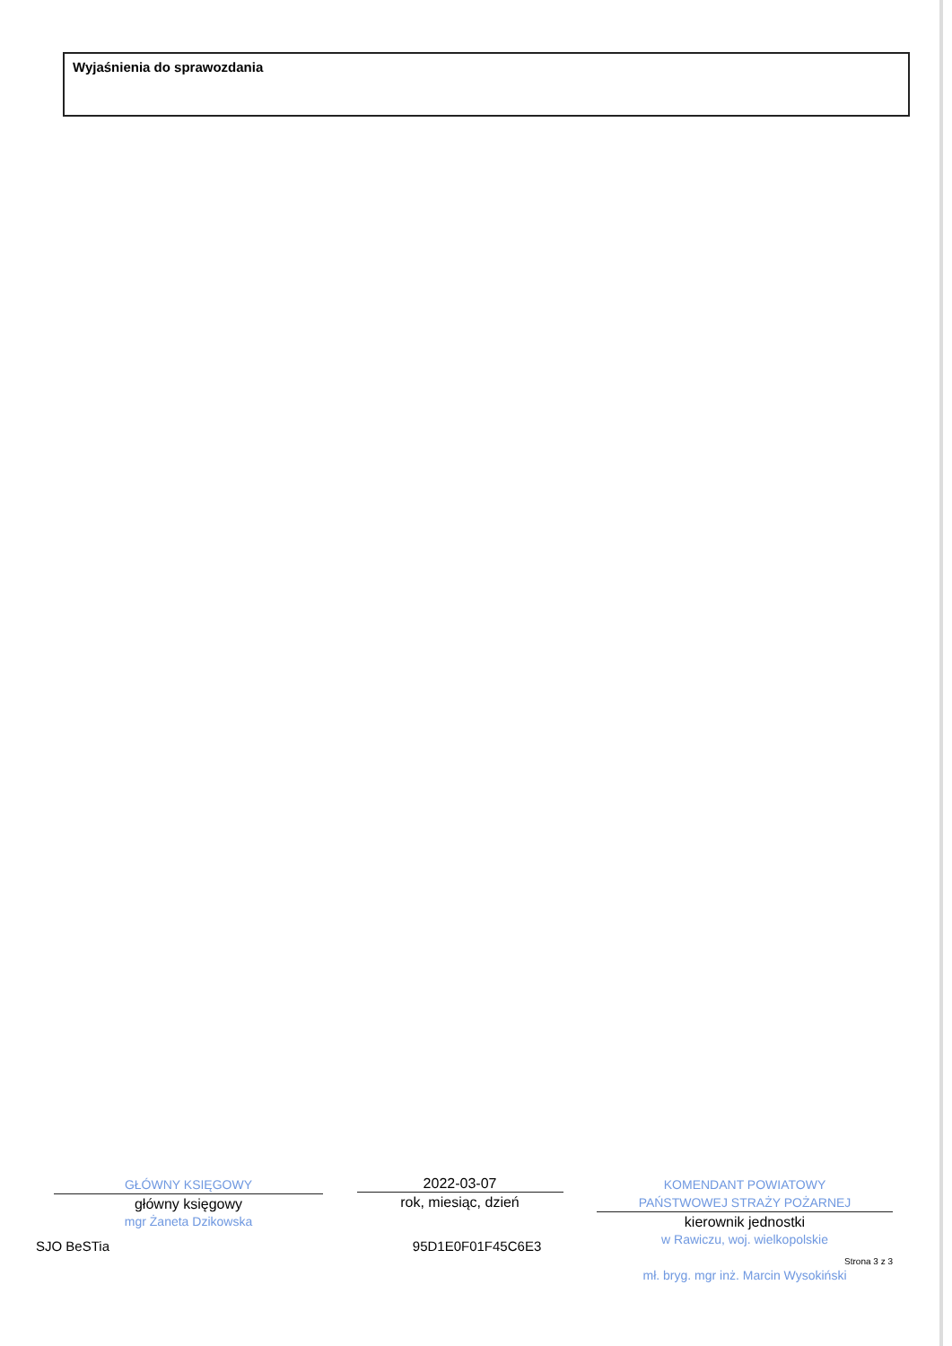Wyjaśnienia do sprawozdania
GŁÓWNY KSIĘGOWY
główny księgowy
mgr Żaneta Dzikowska
2022-03-07
rok, miesiąc, dzień
KOMENDANT POWIATOWY
PAŃSTWOWEJ STRAŻY POŻARNEJ
kierownik jednostki
w Rawiczu, woj. wielkopolskie
mł. bryg. mgr inż. Marcin Wysokiński
SJO BeSTia 95D1E0F01F45C6E3 Strona 3 z 3